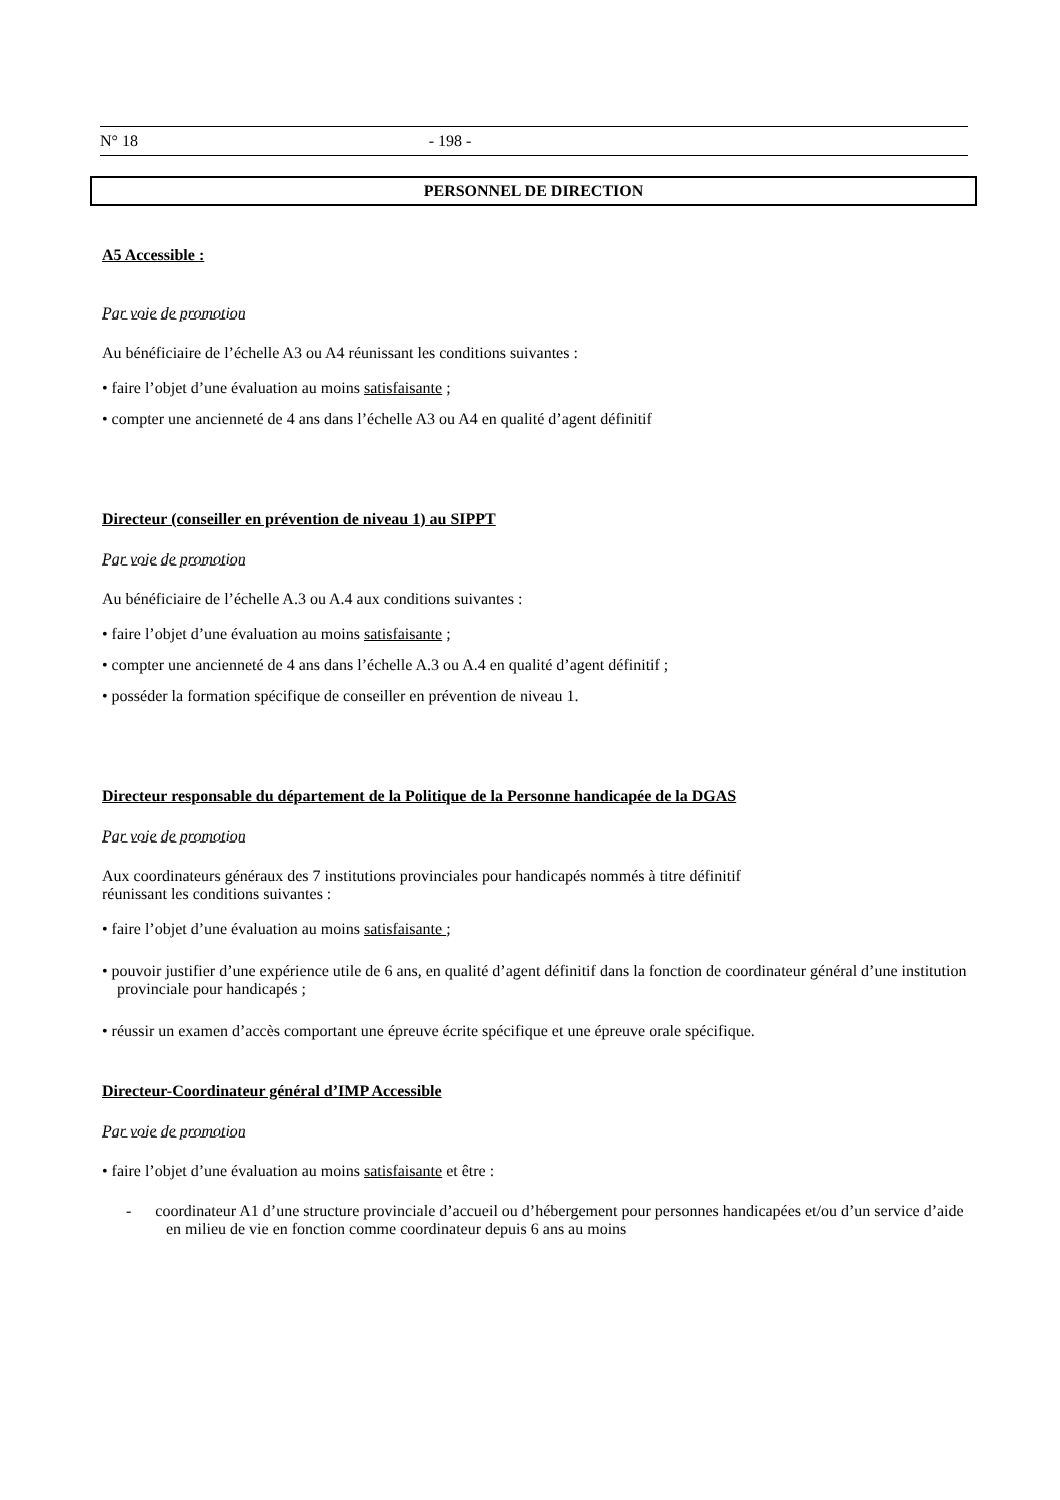N° 18 - 198 -
PERSONNEL DE DIRECTION
A5 Accessible :
Par voie de promotion
Au bénéficiaire de l’échelle A3 ou A4 réunissant les conditions suivantes :
• faire l’objet d’une évaluation au moins satisfaisante ;
• compter une ancienneté de 4 ans dans l’échelle A3 ou A4 en qualité d’agent définitif
Directeur (conseiller en prévention de niveau 1) au SIPPT
Par voie de promotion
Au bénéficiaire de l’échelle A.3 ou A.4 aux conditions suivantes :
• faire l’objet d’une évaluation au moins satisfaisante ;
• compter une ancienneté de 4 ans dans l’échelle A.3 ou A.4 en qualité d’agent définitif ;
• posséder la formation spécifique de conseiller en prévention de niveau 1.
Directeur responsable du département de la Politique de la Personne handicapée de la DGAS
Par voie de promotion
Aux coordinateurs généraux des 7 institutions provinciales pour handicapés nommés à titre définitif
réunissant les conditions suivantes :
• faire l’objet d’une évaluation au moins satisfaisante ;
• pouvoir justifier d’une expérience utile de 6 ans, en qualité d’agent définitif dans la fonction de coordinateur général d’une institution provinciale pour handicapés ;
• réussir un examen d’accès comportant une épreuve écrite spécifique et une épreuve orale spécifique.
Directeur-Coordinateur général d’IMP Accessible
Par voie de promotion
• faire l’objet d’une évaluation au moins satisfaisante et être :
- coordinateur A1 d’une structure provinciale d’accueil ou d’hébergement pour personnes handicapées et/ou d’un service d’aide en milieu de vie en fonction comme coordinateur depuis 6 ans au moins